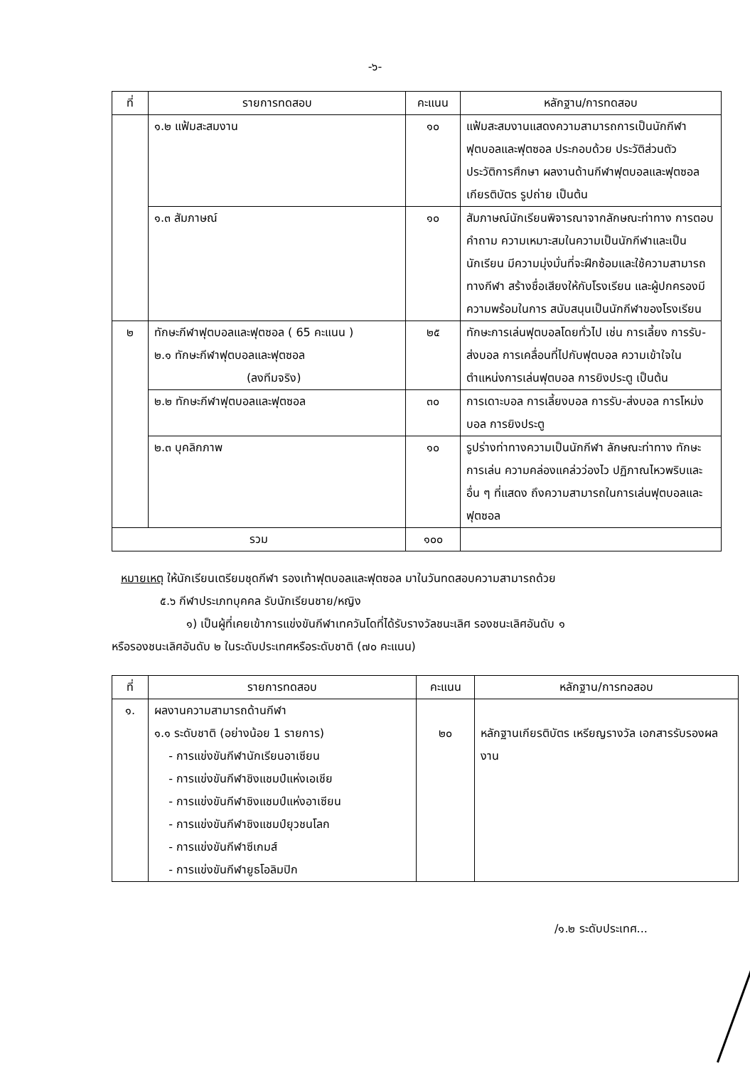-๖-
| ที่ | รายการทดสอบ | คะแนน | หลักฐาน/การทดสอบ |
| --- | --- | --- | --- |
| | ๑.๒ แฟ้มสะสมงาน | ๑๐ | แฟ้มสะสมงานแสดงความสามารถการเป็นนักกีฬาฟุตบอลและฟุตซอล ประกอบด้วย ประวัติส่วนตัว ประวัติการศึกษา ผลงานด้านกีฬาฟุตบอลและฟุตซอล เกียรติบัตร รูปถ่าย เป็นต้น |
| | ๑.๓ สัมภาษณ์ | ๑๐ | สัมภาษณ์นักเรียนพิจารณาจากลักษณะท่าทาง การตอบ คำถาม ความเหมาะสมในความเป็นนักกีฬาและเป็นนักเรียน มีความมุ่งมั่นที่จะฝึกซ้อมและใช้ความสามารถทางกีฬา สร้างชื่อเสียงให้กับโรงเรียน และผู้ปกครองมีความพร้อมในการ สนับสนุนเป็นนักกีฬาของโรงเรียน |
| ๒ | ทักษะกีฬาฟุตบอลและฟุตซอล ( 65 คะแนน ) ๒.๑ ทักษะกีฬาฟุตบอลและฟุตซอล (ลงทีมจริง) | ๒๕ | ทักษะการเล่นฟุตบอลโดยทั่วไป เช่น การเลี้ยง การรับ-ส่งบอล การเคลื่อนที่ไปกับฟุตบอล ความเข้าใจในตำแหน่งการเล่นฟุตบอล การยิงประตู เป็นต้น |
| | ๒.๒ ทักษะกีฬาฟุตบอลและฟุตซอล | ๓๐ | การเดาะบอล การเลี้ยงบอล การรับ-ส่งบอล การโหม่งบอล การยิงประตู |
| | ๒.๓ บุคลิกภาพ | ๑๐ | รูปร่างท่าทางความเป็นนักกีฬา ลักษณะท่าทาง ทักษะการเล่น ความคล่องแคล่วว่องไว ปฏิภาณไหวพริบและอื่น ๆ ที่แสดง ถึงความสามารถในการเล่นฟุตบอลและฟุตซอล |
| รวม | | ๑๐๐ | |
หมายเหตุ ให้นักเรียนเตรียมชุดกีฬา รองเท้าฟุตบอลและฟุตซอล มาในวันทดสอบความสามารถด้วย
๕.๖ กีฬาประเภทบุคคล รับนักเรียนชาย/หญิง
๑) เป็นผู้ที่เคยเข้าการแข่งขันกีฬาเทควันโดที่ได้รับรางวัลชนะเลิศ รองชนะเลิศอันดับ ๑
หรือรองชนะเลิศอันดับ ๒ ในระดับประเทศหรือระดับชาติ (๗๐ คะแนน)
| ที่ | รายการทดสอบ | คะแนน | หลักฐาน/การทอสอบ |
| --- | --- | --- | --- |
| ๑. | ผลงานความสามารถด้านกีฬา ๑.๑ ระดับชาติ (อย่างน้อย 1 รายการ) - การแข่งขันกีฬานักเรียนอาเซียน - การแข่งขันกีฬาชิงแชมป์แห่งเอเชีย - การแข่งขันกีฬาชิงแชมป์แห่งอาเซียน - การแข่งขันกีฬาชิงแชมป์ยุวชนโลก - การแข่งขันกีฬาซีเกมส์ - การแข่งขันกีฬายูธโอลิมปิก | ๒๐ | หลักฐานเกียรติบัตร เหรียญรางวัล เอกสารรับรองผลงาน |
/๑.๒ ระดับประเทศ...